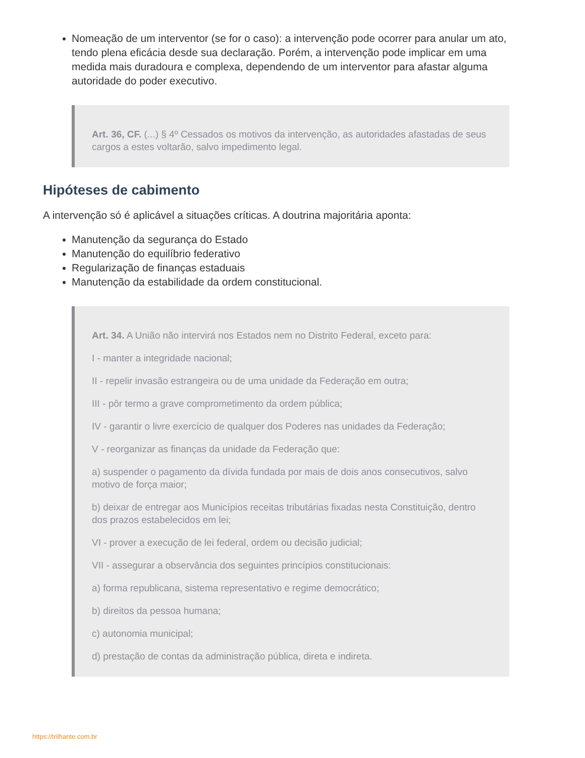Nomeação de um interventor (se for o caso): a intervenção pode ocorrer para anular um ato, tendo plena eficácia desde sua declaração. Porém, a intervenção pode implicar em uma medida mais duradoura e complexa, dependendo de um interventor para afastar alguma autoridade do poder executivo.
Art. 36, CF. (...) § 4º Cessados os motivos da intervenção, as autoridades afastadas de seus cargos a estes voltarão, salvo impedimento legal.
Hipóteses de cabimento
A intervenção só é aplicável a situações críticas. A doutrina majoritária aponta:
Manutenção da segurança do Estado
Manutenção do equilíbrio federativo
Regularização de finanças estaduais
Manutenção da estabilidade da ordem constitucional.
Art. 34. A União não intervirá nos Estados nem no Distrito Federal, exceto para:
I - manter a integridade nacional;
II - repelir invasão estrangeira ou de uma unidade da Federação em outra;
III - pôr termo a grave comprometimento da ordem pública;
IV - garantir o livre exercício de qualquer dos Poderes nas unidades da Federação;
V - reorganizar as finanças da unidade da Federação que:
a) suspender o pagamento da dívida fundada por mais de dois anos consecutivos, salvo motivo de força maior;
b) deixar de entregar aos Municípios receitas tributárias fixadas nesta Constituição, dentro dos prazos estabelecidos em lei;
VI - prover a execução de lei federal, ordem ou decisão judicial;
VII - assegurar a observância dos seguintes princípios constitucionais:
a) forma republicana, sistema representativo e regime democrático;
b) direitos da pessoa humana;
c) autonomia municipal;
d) prestação de contas da administração pública, direta e indireta.
https://trilhante.com.br